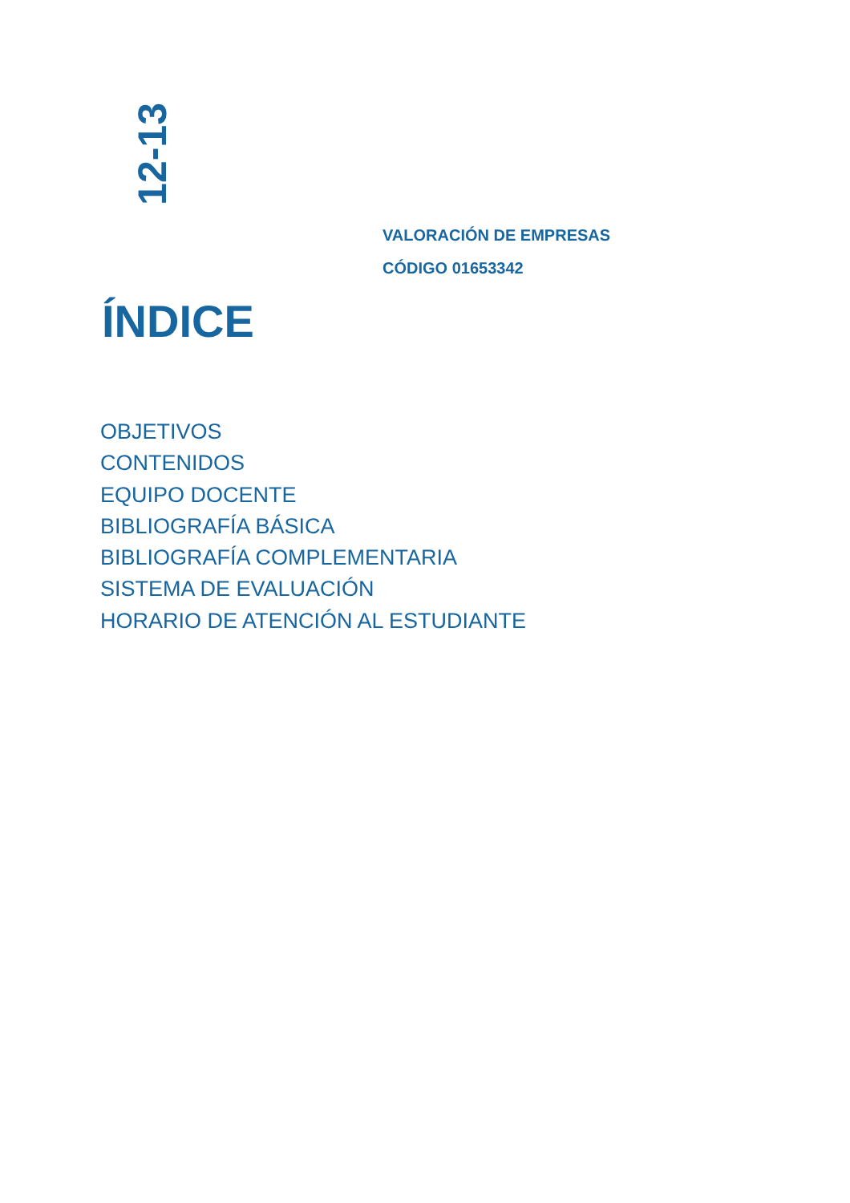12-13
VALORACIÓN DE EMPRESAS
CÓDIGO 01653342
ÍNDICE
OBJETIVOS
CONTENIDOS
EQUIPO DOCENTE
BIBLIOGRAFÍA BÁSICA
BIBLIOGRAFÍA COMPLEMENTARIA
SISTEMA DE EVALUACIÓN
HORARIO DE ATENCIÓN AL ESTUDIANTE